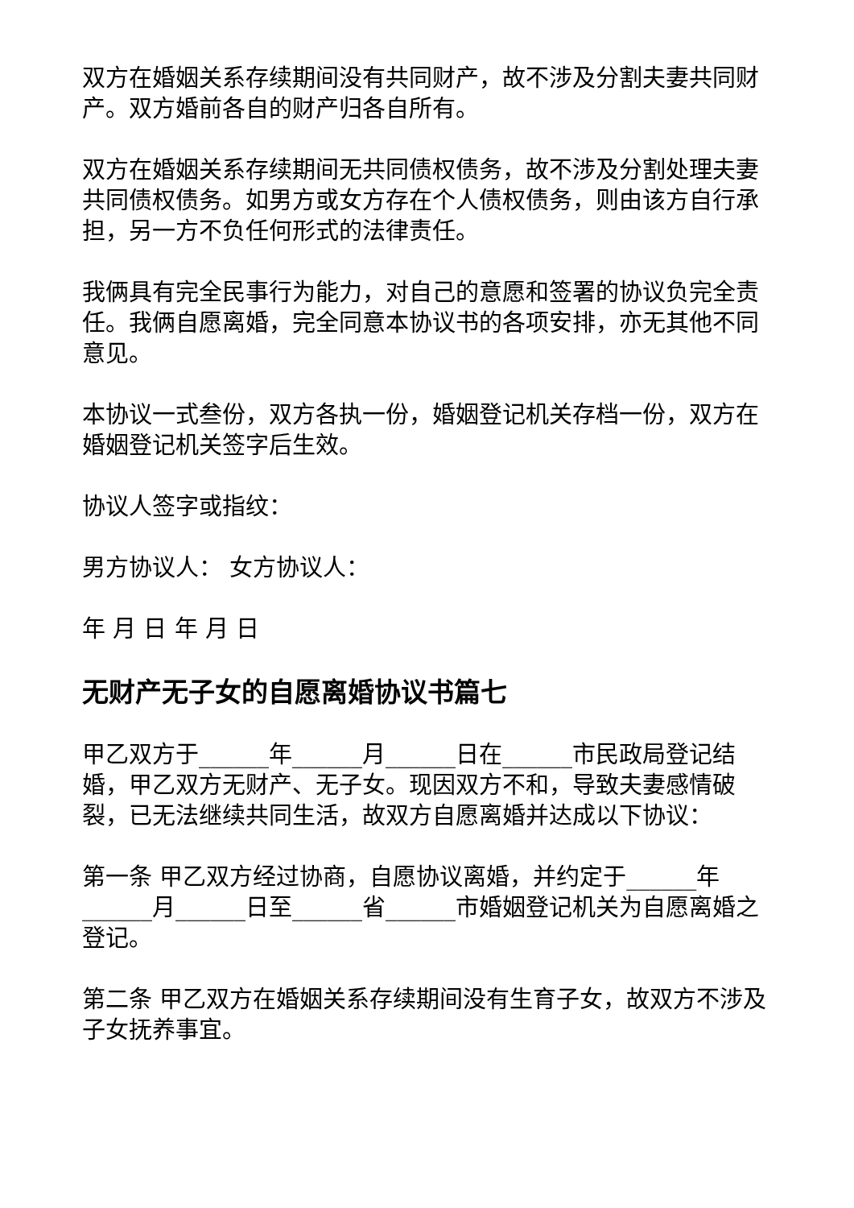双方在婚姻关系存续期间没有共同财产，故不涉及分割夫妻共同财产。双方婚前各自的财产归各自所有。
双方在婚姻关系存续期间无共同债权债务，故不涉及分割处理夫妻共同债权债务。如男方或女方存在个人债权债务，则由该方自行承担，另一方不负任何形式的法律责任。
我俩具有完全民事行为能力，对自己的意愿和签署的协议负完全责任。我俩自愿离婚，完全同意本协议书的各项安排，亦无其他不同意见。
本协议一式叁份，双方各执一份，婚姻登记机关存档一份，双方在婚姻登记机关签字后生效。
协议人签字或指纹：
男方协议人： 女方协议人：
年 月 日 年 月 日
无财产无子女的自愿离婚协议书篇七
甲乙双方于______年______月______日在______市民政局登记结婚，甲乙双方无财产、无子女。现因双方不和，导致夫妻感情破裂，已无法继续共同生活，故双方自愿离婚并达成以下协议：
第一条 甲乙双方经过协商，自愿协议离婚，并约定于______年______月______日至______省______市婚姻登记机关为自愿离婚之登记。
第二条 甲乙双方在婚姻关系存续期间没有生育子女，故双方不涉及子女抚养事宜。